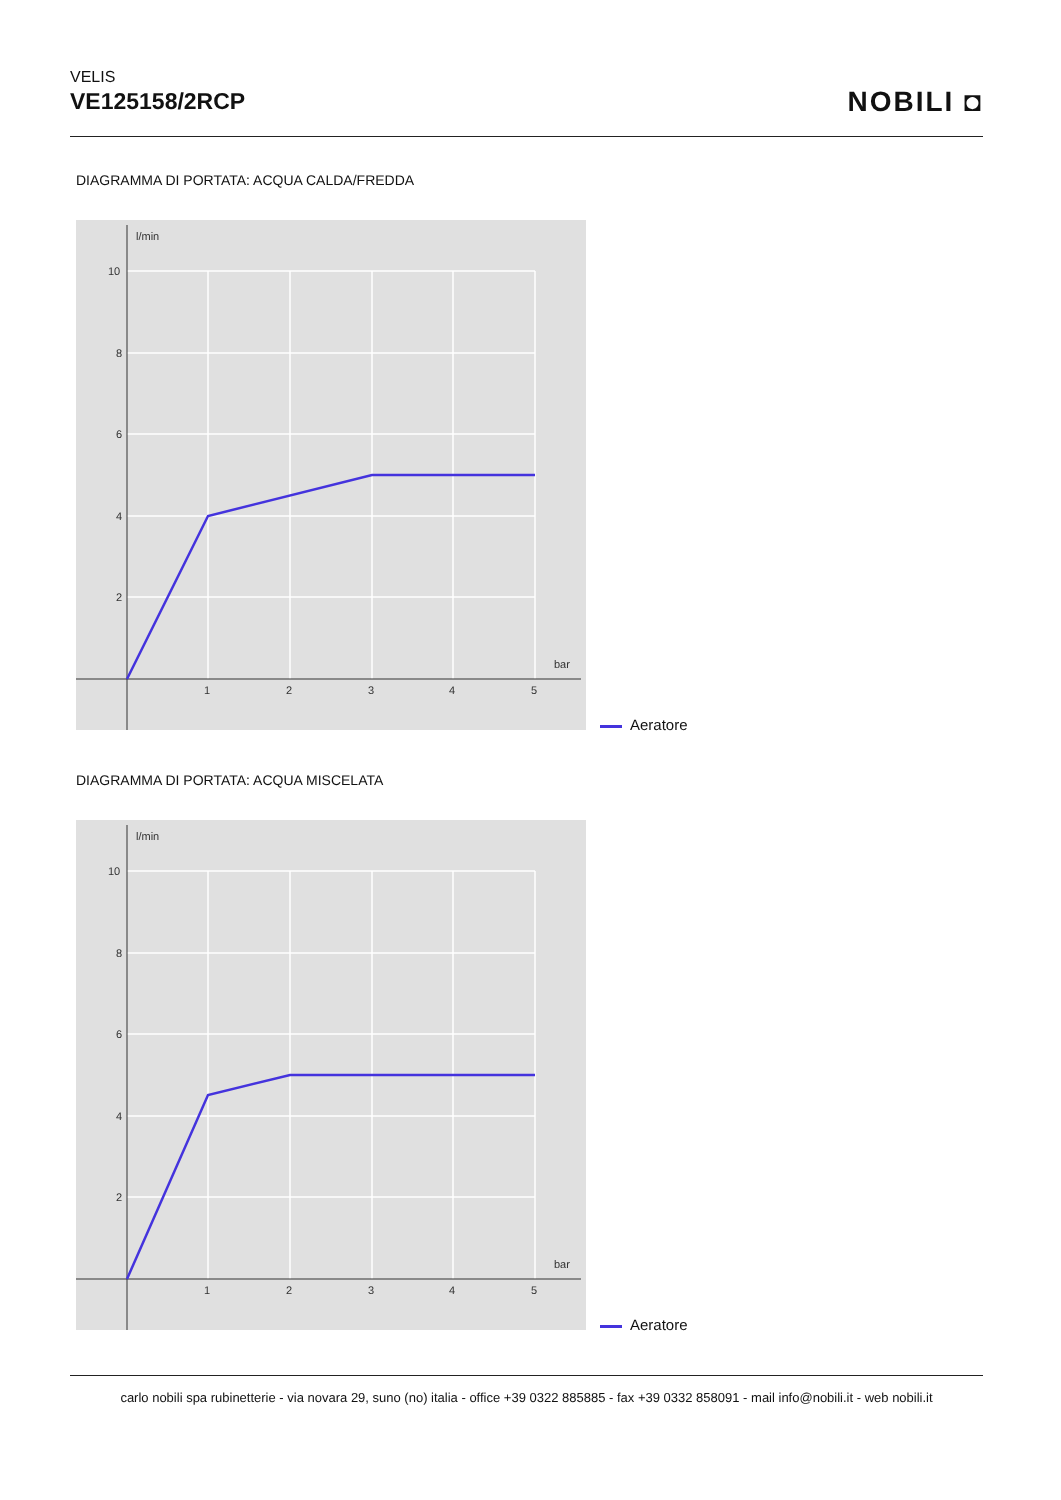VELIS
VE125158/2RCP
NOBILI ◘
DIAGRAMMA DI PORTATA: ACQUA CALDA/FREDDA
l/min
10
8
6
4
2
1
2
3
4
5
bar
Aeratore
DIAGRAMMA DI PORTATA: ACQUA MISCELATA
l/min
10
8
6
4
2
1
2
3
4
5
bar
Aeratore
carlo nobili spa rubinetterie - via novara 29, suno (no) italia - office +39 0322 885885 - fax +39 0332 858091 - mail info@nobili.it - web nobili.it